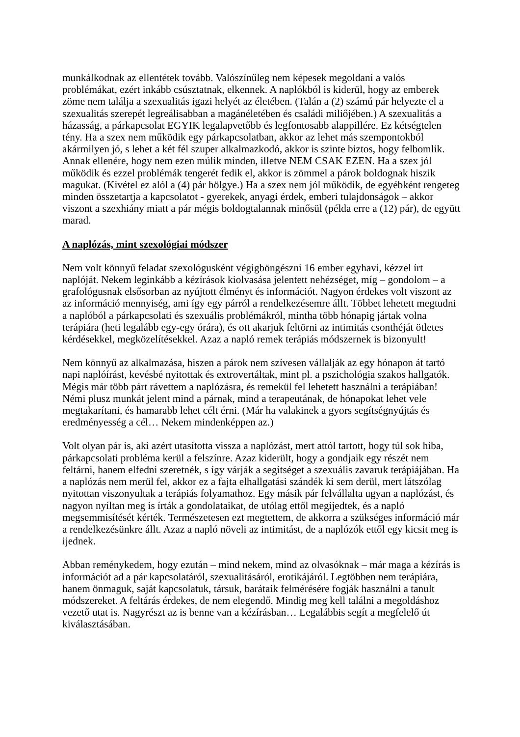munkálkodnak az ellentétek tovább. Valószínűleg nem képesek megoldani a valós problémákat, ezért inkább csúsztatnak, elkennek. A naplókból is kiderül, hogy az emberek zöme nem találja a szexualitás igazi helyét az életében. (Talán a (2) számú pár helyezte el a szexualitás szerepét legreálisabban a magánéletében és családi miliőjében.) A szexualitás a házasság, a párkapcsolat EGYIK legalapvetőbb és legfontosabb alappillére. Ez kétségtelen tény. Ha a szex nem működik egy párkapcsolatban, akkor az lehet más szempontokból akármilyen jó, s lehet a két fél szuper alkalmazkodó, akkor is szinte biztos, hogy felbomlik. Annak ellenére, hogy nem ezen múlik minden, illetve NEM CSAK EZEN. Ha a szex jól működik és ezzel problémák tengerét fedik el, akkor is zömmel a párok boldognak hiszik magukat. (Kivétel ez alól a (4) pár hölgye.) Ha a szex nem jól működik, de egyébként rengeteg minden összetartja a kapcsolatot - gyerekek, anyagi érdek, emberi tulajdonságok – akkor viszont a szexhiány miatt a pár mégis boldogtalannak minősül (példa erre a (12) pár), de együtt marad.
A naplózás, mint szexológiai módszer
Nem volt könnyű feladat szexológusként végigböngészni 16 ember egyhavi, kézzel írt naplóját. Nekem leginkább a kézírások kiolvasása jelentett nehézséget, míg – gondolom – a grafológusnak elsősorban az nyújtott élményt és információt. Nagyon érdekes volt viszont az az információ mennyiség, ami így egy párról a rendelkezésemre állt. Többet lehetett megtudni a naplóból a párkapcsolati és szexuális problémákról, mintha több hónapig jártak volna terápiára (heti legalább egy-egy órára), és ott akarjuk feltörni az intimitás csonthéját ötletes kérdésekkel, megközelítésekkel. Azaz a napló remek terápiás módszernek is bizonyult!
Nem könnyű az alkalmazása, hiszen a párok nem szívesen vállalják az egy hónapon át tartó napi naplóírást, kevésbé nyitottak és extrovertáltak, mint pl. a pszichológia szakos hallgatók. Mégis már több párt rávettem a naplózásra, és remekül fel lehetett használni a terápiában! Némi plusz munkát jelent mind a párnak, mind a terapeutának, de hónapokat lehet vele megtakarítani, és hamarabb lehet célt érni. (Már ha valakinek a gyors segítségnyújtás és eredményesség a cél… Nekem mindenképpen az.)
Volt olyan pár is, aki azért utasította vissza a naplózást, mert attól tartott, hogy túl sok hiba, párkapcsolati probléma kerül a felszínre. Azaz kiderült, hogy a gondjaik egy részét nem feltárni, hanem elfedni szeretnék, s így várják a segítséget a szexuális zavaruk terápiájában. Ha a naplózás nem merül fel, akkor ez a fajta elhallgatási szándék ki sem derül, mert látszólag nyitottan viszonyultak a terápiás folyamathoz. Egy másik pár felvállalta ugyan a naplózást, és nagyon nyíltan meg is írták a gondolataikat, de utólag ettől megijedtek, és a napló megsemmisítését kérték. Természetesen ezt megtettem, de akkorra a szükséges információ már a rendelkezésünkre állt. Azaz a napló növeli az intimitást, de a naplózók ettől egy kicsit meg is ijednek.
Abban reménykedem, hogy ezután – mind nekem, mind az olvasóknak – már maga a kézírás is információt ad a pár kapcsolatáról, szexualitásáról, erotikájáról. Legtöbben nem terápiára, hanem önmaguk, saját kapcsolatuk, társuk, barátaik felmérésére fogják használni a tanult módszereket. A feltárás érdekes, de nem elegendő. Mindig meg kell találni a megoldáshoz vezető utat is. Nagyrészt az is benne van a kézírásban… Legalábbis segít a megfelelő út kiválasztásában.